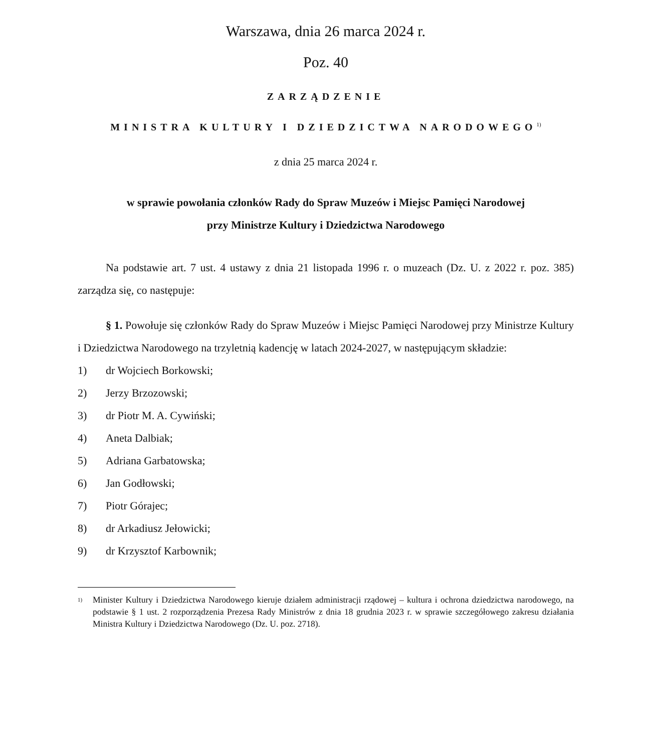Warszawa, dnia 26 marca 2024 r.
Poz. 40
ZARZĄDZENIE
MINISTRA KULTURY I DZIEDZICTWA NARODOWEGO<sup>1)</sup>
z dnia 25 marca 2024 r.
w sprawie powołania członków Rady do Spraw Muzeów i Miejsc Pamięci Narodowej
przy Ministrze Kultury i Dziedzictwa Narodowego
Na podstawie art. 7 ust. 4 ustawy z dnia 21 listopada 1996 r. o muzeach (Dz. U. z 2022 r. poz. 385) zarządza się, co następuje:
§ 1. Powołuje się członków Rady do Spraw Muzeów i Miejsc Pamięci Narodowej przy Ministrze Kultury i Dziedzictwa Narodowego na trzyletnią kadencję w latach 2024-2027, w następującym składzie:
1) dr Wojciech Borkowski;
2) Jerzy Brzozowski;
3) dr Piotr M. A. Cywiński;
4) Aneta Dalbiak;
5) Adriana Garbatowska;
6) Jan Godłowski;
7) Piotr Górajec;
8) dr Arkadiusz Jełowicki;
9) dr Krzysztof Karbownik;
<sup>1)</sup>
Minister Kultury i Dziedzictwa Narodowego kieruje działem administracji rządowej – kultura i ochrona dziedzictwa narodowego, na podstawie § 1 ust. 2 rozporządzenia Prezesa Rady Ministrów z dnia 18 grudnia 2023 r. w sprawie szczegółowego zakresu działania Ministra Kultury i Dziedzictwa Narodowego (Dz. U. poz. 2718).